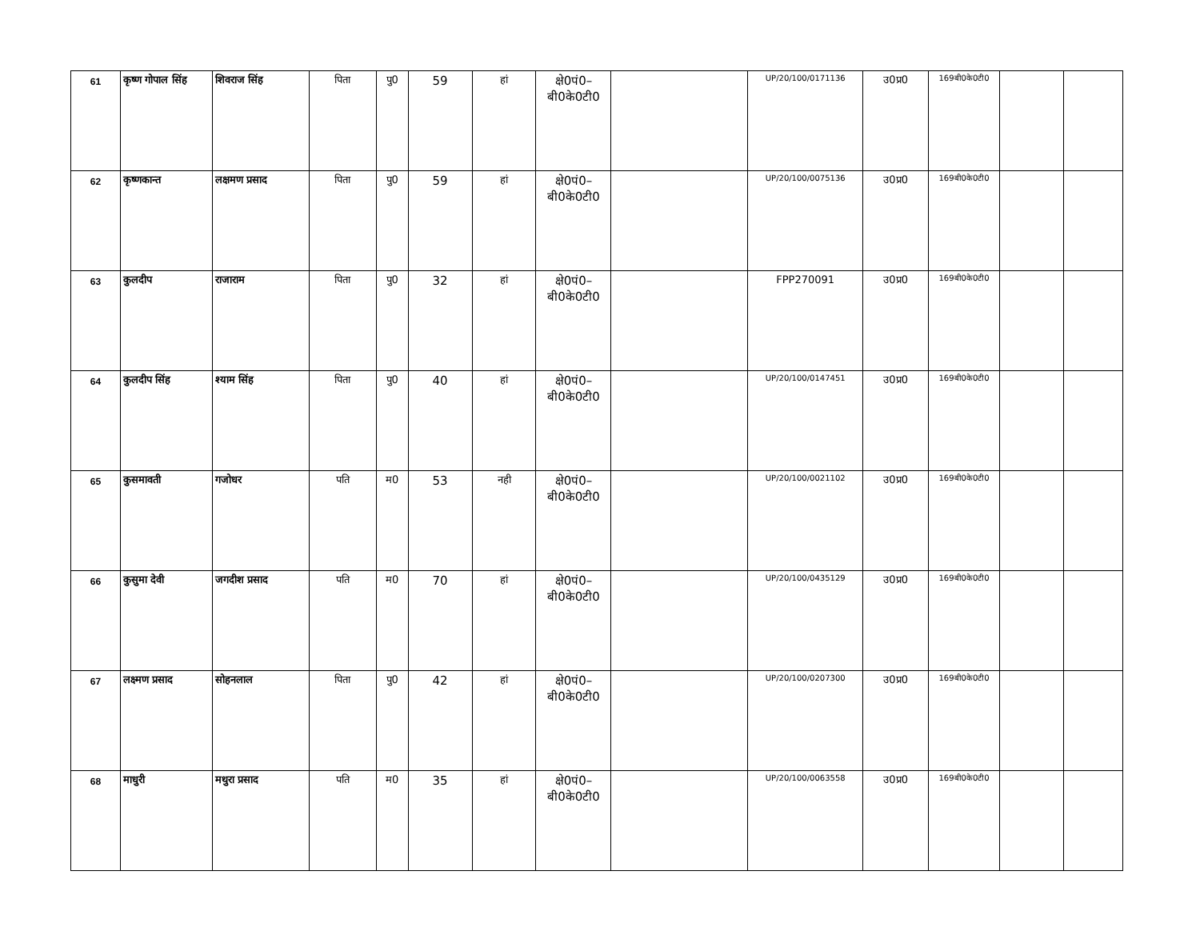| 61 | कृष्ण गोपाल सिंह | शिवराज सिंह | पिता | पु0 | 59 | हां | क्षे0पं0– बी0के0टी0 | | UP/20/100/0171136 | उ0प्र0 | 169बी0के0टी0 | | |
| 62 | कृष्णकान्त | लक्षमण प्रसाद | पिता | पु0 | 59 | हां | क्षे0पं0– बी0के0टी0 | | UP/20/100/0075136 | उ0प्र0 | 169बी0के0टी0 | | |
| 63 | कुलदीप | राजाराम | पिता | पु0 | 32 | हां | क्षे0पं0– बी0के0टी0 | | FPP270091 | उ0प्र0 | 169बी0के0टी0 | | |
| 64 | कुलदीप सिंह | श्याम सिंह | पिता | पु0 | 40 | हां | क्षे0पं0– बी0के0टी0 | | UP/20/100/0147451 | उ0प्र0 | 169बी0के0टी0 | | |
| 65 | कुसमावती | गजोधर | पति | म0 | 53 | नही | क्षे0पं0– बी0के0टी0 | | UP/20/100/0021102 | उ0प्र0 | 169बी0के0टी0 | | |
| 66 | कुसुमा देवी | जगदीश प्रसाद | पति | म0 | 70 | हां | क्षे0पं0– बी0के0टी0 | | UP/20/100/0435129 | उ0प्र0 | 169बी0के0टी0 | | |
| 67 | लक्ष्मण प्रसाद | सोहनलाल | पिता | पु0 | 42 | हां | क्षे0पं0– बी0के0टी0 | | UP/20/100/0207300 | उ0प्र0 | 169बी0के0टी0 | | |
| 68 | माधुरी | मथुरा प्रसाद | पति | म0 | 35 | हां | क्षे0पं0– बी0के0टी0 | | UP/20/100/0063558 | उ0प्र0 | 169बी0के0टी0 | | |